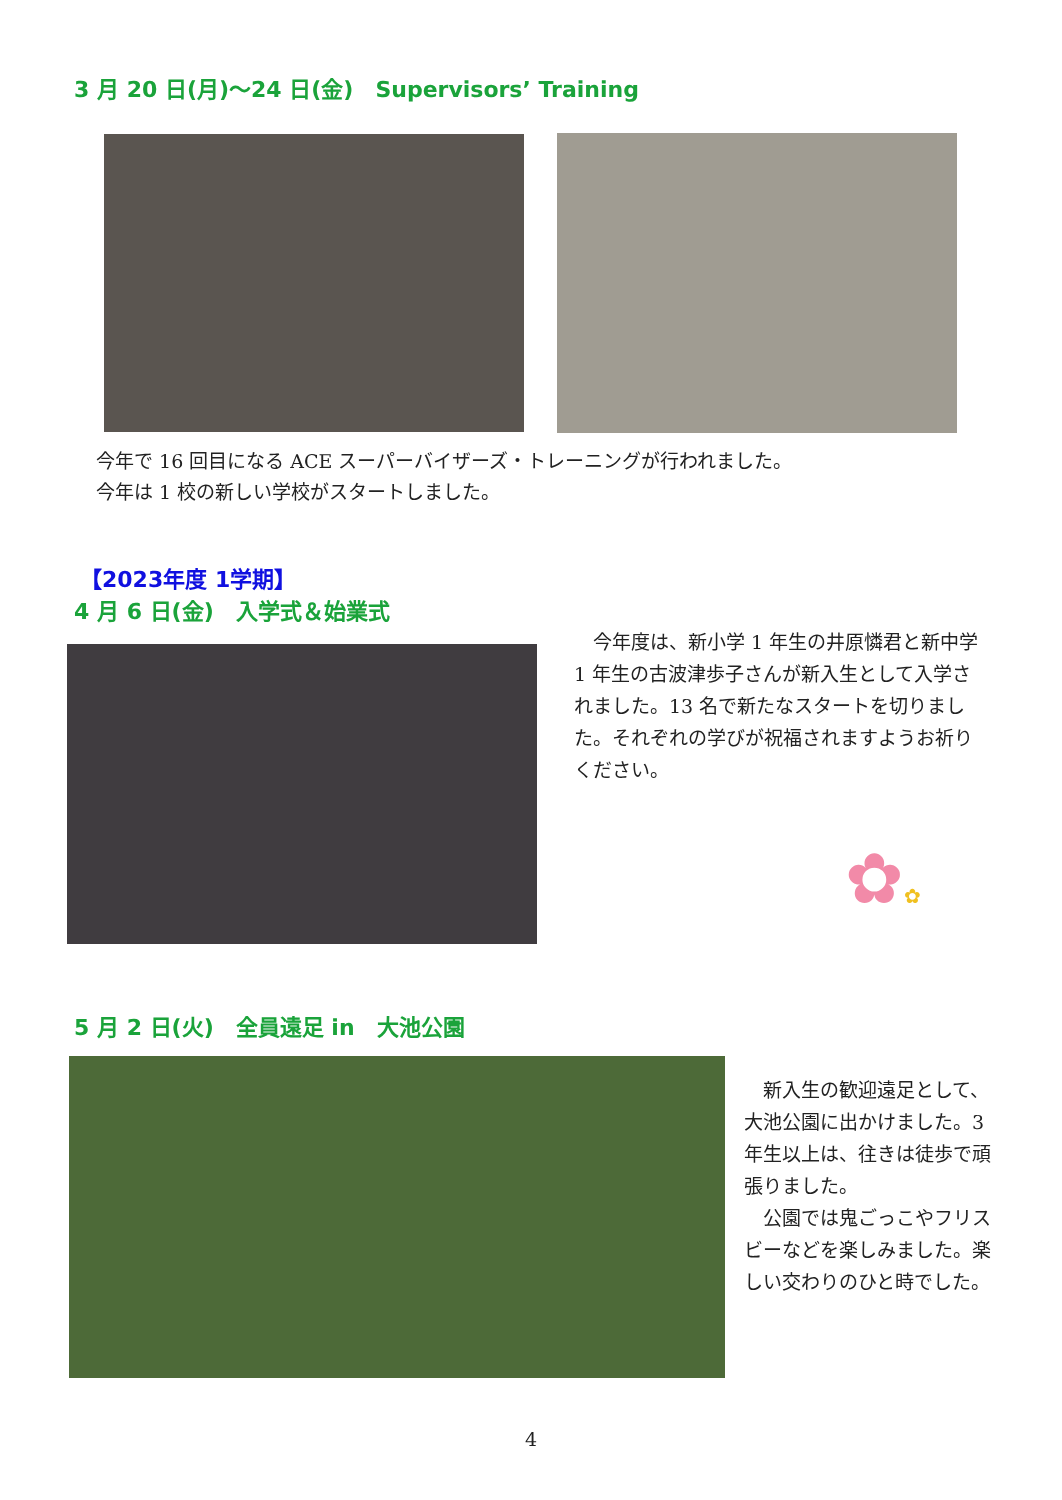3 月 20 日(月)～24 日(金)　Supervisors’ Training
今年で 16 回目になる ACE スーパーバイザーズ・トレーニングが行われました。
今年は 1 校の新しい学校がスタートしました。
【2023年度 1学期】
4 月 6 日(金)　入学式＆始業式
　今年度は、新小学 1 年生の井原憐君と新中学 1 年生の古波津歩子さんが新入生として入学されました。13 名で新たなスタートを切りました。それぞれの学びが祝福されますようお祈りください。
✿✿
5 月 2 日(火)　全員遠足 in　大池公園
　新入生の歓迎遠足として、大池公園に出かけました。3 年生以上は、往きは徒歩で頑張りました。
　公園では鬼ごっこやフリスビーなどを楽しみました。楽しい交わりのひと時でした。
4